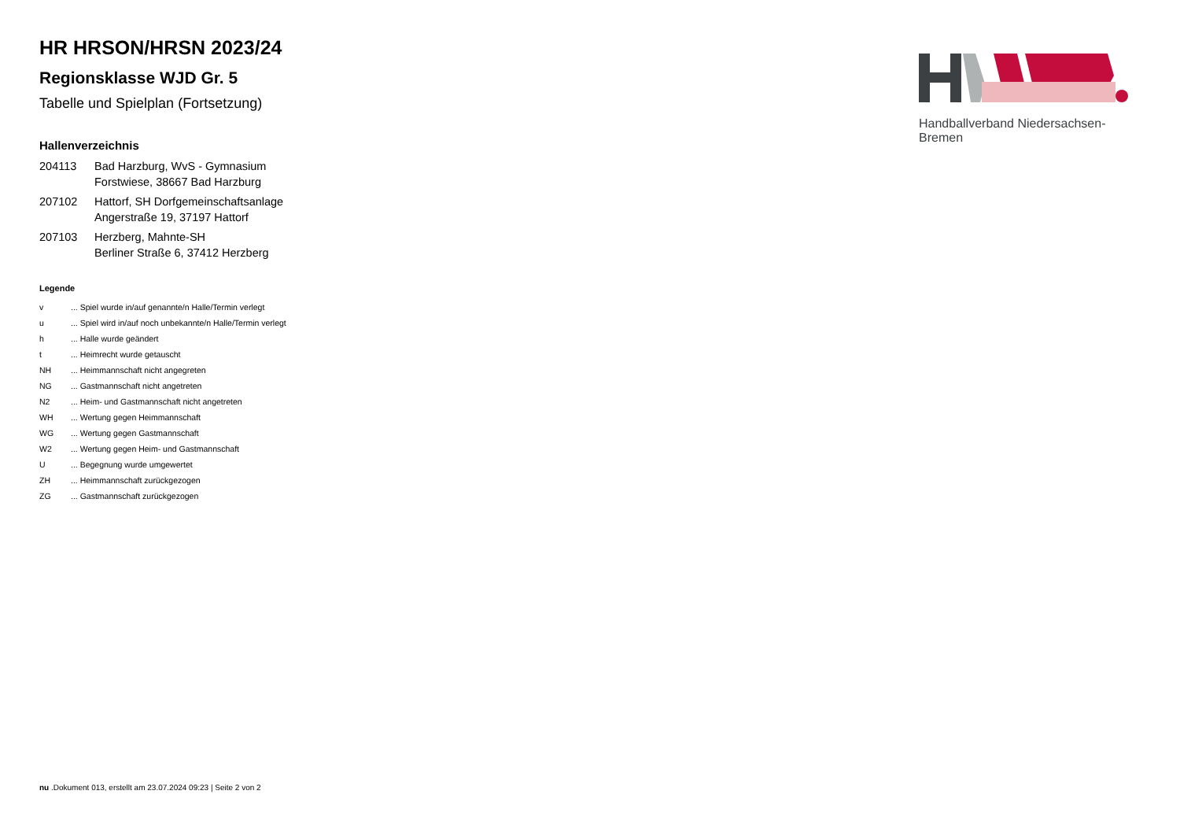Handballverband Niedersachsen-Bremen
HR HRSON/HRSN 2023/24
Regionsklasse WJD Gr. 5
Tabelle und Spielplan (Fortsetzung)
Hallenverzeichnis
| 204113 | Bad Harzburg, WvS - Gymnasium Forstwiese, 38667 Bad Harzburg |
| 207102 | Hattorf, SH Dorfgemeinschaftsanlage Angerstraße 19, 37197 Hattorf |
| 207103 | Herzberg, Mahnte-SH Berliner Straße 6, 37412 Herzberg |
Legende
| v | ... Spiel wurde in/auf genannte/n Halle/Termin verlegt |
| u | ... Spiel wird in/auf noch unbekannte/n Halle/Termin verlegt |
| h | ... Halle wurde geändert |
| t | ... Heimrecht wurde getauscht |
| NH | ... Heimmannschaft nicht angegreten |
| NG | ... Gastmannschaft nicht angetreten |
| N2 | ... Heim- und Gastmannschaft nicht angetreten |
| WH | ... Wertung gegen Heimmannschaft |
| WG | ... Wertung gegen Gastmannschaft |
| W2 | ... Wertung gegen Heim- und Gastmannschaft |
| U | ... Begegnung wurde umgewertet |
| ZH | ... Heimmannschaft zurückgezogen |
| ZG | ... Gastmannschaft zurückgezogen |
nu .Dokument 013, erstellt am 23.07.2024 09:23 | Seite 2 von 2